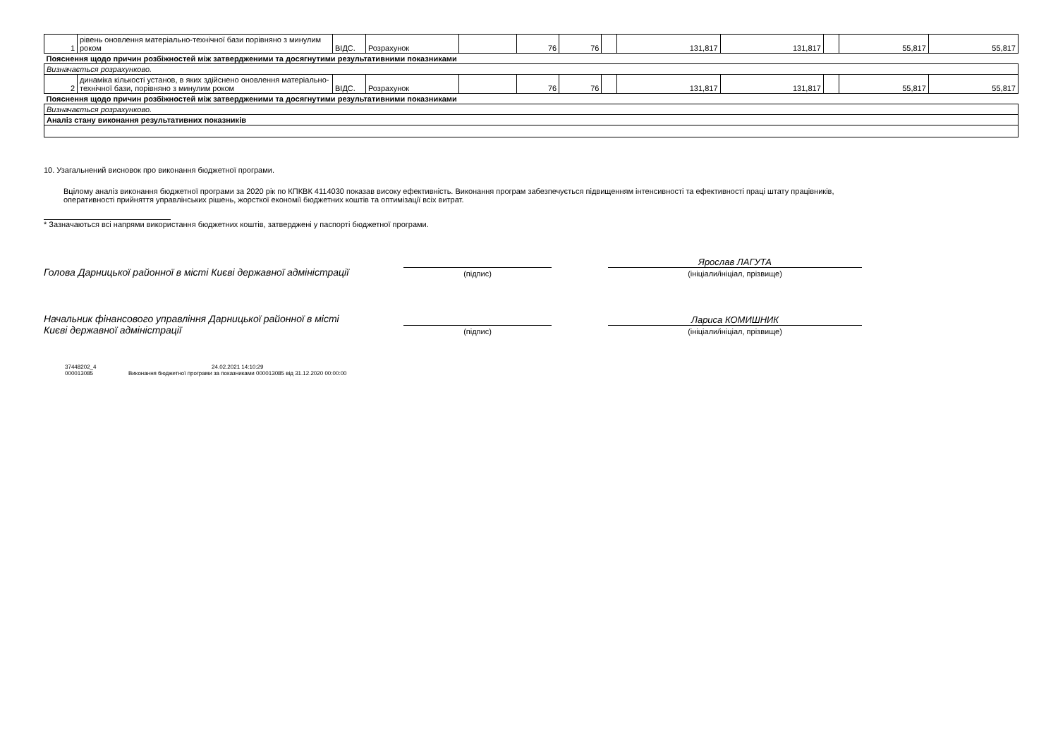| 1 | рівень оновлення матеріально-технічної бази порівняно з минулим роком | ВІДС. | Розрахунок | | 76 | 76 | | 131,817 | 131,817 | | 55,817 | 55,817 |
| Пояснення щодо причин розбіжностей між затвердженими та досягнутими результативними показниками | | | | | | | | | | | | |
| Визначається розрахунково. | | | | | | | | | | | | |
| 2 | динаміка кількості установ, в яких здійснено оновлення матеріально-технічної бази, порівняно з минулим роком | ВІДС. | Розрахунок | | 76 | 76 | | 131,817 | 131,817 | | 55,817 | 55,817 |
| Пояснення щодо причин розбіжностей між затвердженими та досягнутими результативними показниками | | | | | | | | | | | | |
| Визначається розрахунково. | | | | | | | | | | | | |
| Аналіз стану виконання результативних показників | | | | | | | | | | | | |
10. Узагальнений висновок про виконання бюджетної програми.
Вцілому аналіз виконання бюджетної програми за 2020 рік по КПКВК 4114030 показав високу ефективність. Виконання програм забезпечується підвищенням інтенсивності та ефективності праці штату працівників, оперативності прийняття управлінських рішень, жорсткої економії бюджетних коштів та оптимізації всіх витрат.
* Зазначаються всі напрями використання бюджетних коштів, затверджені у паспорті бюджетної програми.
Голова Дарницької районної в місті Києві державної адміністрації
(підпис)
Ярослав ЛАГУТА
(ініціали/ініціал, прізвище)
Начальник фінансового управління Дарницької районної в місті Києві державної адміністрації
(підпис)
Лариса КОМИШНИК
(ініціали/ініціал, прізвище)
37448202_4
000013085
24.02.2021 14:10:29
Виконання бюджетної програми за показниками 000013085 від 31.12.2020 00:00:00